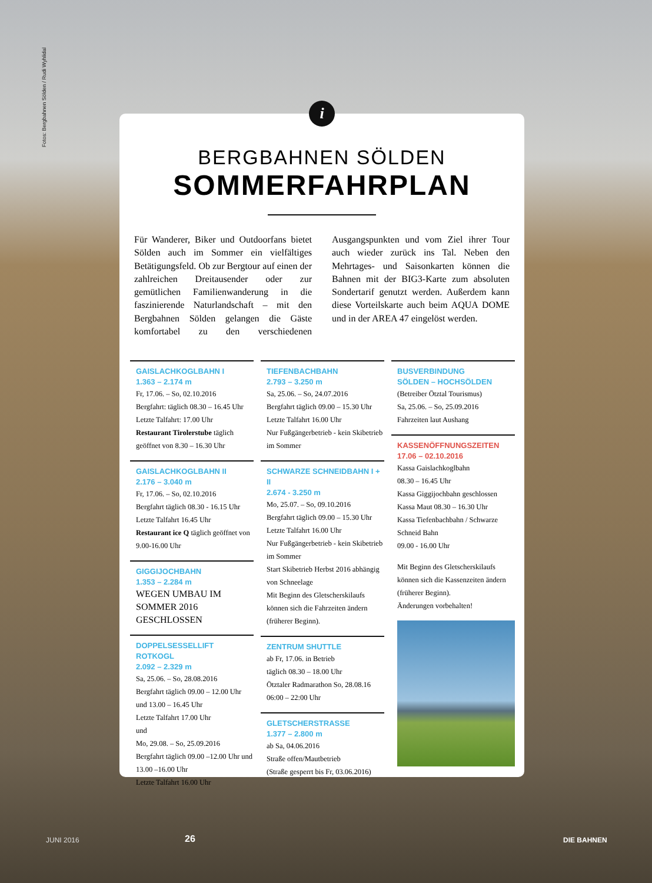Fotos: Bergbahnen Sölden / Rudi Wyhlidal
i
BERGBAHNEN SÖLDEN
SOMMERFAHRPLAN
Für Wanderer, Biker und Outdoorfans bietet Sölden auch im Sommer ein vielfältiges Betätigungsfeld. Ob zur Bergtour auf einen der zahlreichen Dreitausender oder zur gemütlichen Familienwanderung in die faszinierende Naturlandschaft – mit den Bergbahnen Sölden gelangen die Gäste komfortabel zu den verschiedenen Ausgangspunkten und vom Ziel ihrer Tour auch wieder zurück ins Tal. Neben den Mehrtages- und Saisonkarten können die Bahnen mit der BIG3-Karte zum absoluten Sondertarif genutzt werden. Außerdem kann diese Vorteilskarte auch beim AQUA DOME und in der AREA 47 eingelöst werden.
GAISLACHKOGLBAHN I
1.363 – 2.174 m
Fr, 17.06. – So, 02.10.2016
Bergfahrt: täglich 08.30 – 16.45 Uhr
Letzte Talfahrt: 17.00 Uhr
Restaurant Tirolerstube täglich geöffnet von 8.30 – 16.30 Uhr
GAISLACHKOGLBAHN II
2.176 – 3.040 m
Fr, 17.06. – So, 02.10.2016
Bergfahrt täglich 08.30 - 16.15 Uhr
Letzte Talfahrt 16.45 Uhr
Restaurant ice Q täglich geöffnet von 9.00-16.00 Uhr
GIGGIJOCHBAHN
1.353 – 2.284 m
WEGEN UMBAU IM SOMMER 2016 GESCHLOSSEN
DOPPELSESSELLIFT ROTKOGL
2.092 – 2.329 m
Sa, 25.06. – So, 28.08.2016
Bergfahrt täglich 09.00 – 12.00 Uhr und 13.00 – 16.45 Uhr
Letzte Talfahrt 17.00 Uhr
und
Mo, 29.08. – So, 25.09.2016
Bergfahrt täglich 09.00 –12.00 Uhr und 13.00 –16.00 Uhr
Letzte Talfahrt 16.00 Uhr
TIEFENBACHBAHN
2.793 – 3.250 m
Sa, 25.06. – So, 24.07.2016
Bergfahrt täglich 09.00 – 15.30 Uhr
Letzte Talfahrt 16.00 Uhr
Nur Fußgängerbetrieb - kein Skibetrieb im Sommer
SCHWARZE SCHNEIDBAHN I + II
2.674 - 3.250 m
Mo, 25.07. – So, 09.10.2016
Bergfahrt täglich 09.00 – 15.30 Uhr
Letzte Talfahrt 16.00 Uhr
Nur Fußgängerbetrieb - kein Skibetrieb im Sommer
Start Skibetrieb Herbst 2016 abhängig von Schneelage
Mit Beginn des Gletscherskilaufs können sich die Fahrzeiten ändern (früherer Beginn).
ZENTRUM SHUTTLE
ab Fr, 17.06. in Betrieb
täglich 08.30 – 18.00 Uhr
Ötztaler Radmarathon So, 28.08.16 06:00 – 22:00 Uhr
GLETSCHERSTRASSE
1.377 – 2.800 m
ab Sa, 04.06.2016
Straße offen/Mautbetrieb
(Straße gesperrt bis Fr, 03.06.2016)
BUSVERBINDUNG
SÖLDEN – HOCHSÖLDEN
(Betreiber Ötztal Tourismus)
Sa, 25.06. – So, 25.09.2016
Fahrzeiten laut Aushang
KASSENÖFFNUNGSZEITEN
17.06 – 02.10.2016
Kassa Gaislachkoglbahn
08.30 – 16.45 Uhr
Kassa Giggijochbahn geschlossen
Kassa Maut 08.30 – 16.30 Uhr
Kassa Tiefenbachbahn / Schwarze Schneid Bahn
09.00 - 16.00 Uhr
Mit Beginn des Gletscherskilaufs können sich die Kassenzeiten ändern (früherer Beginn).
Änderungen vorbehalten!
JUNI 2016 26 DIE BAHNEN